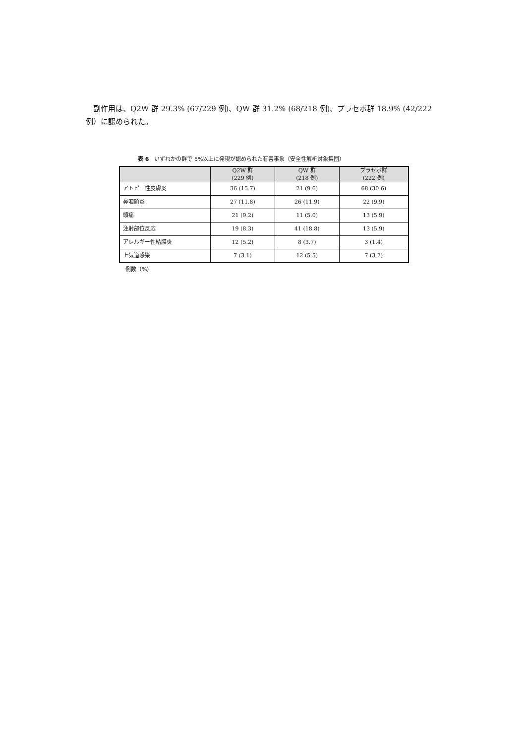副作用は、Q2W 群 29.3% (67/229 例)、QW 群 31.2% (68/218 例)、プラセボ群 18.9% (42/222 例）に認められた。
表 6　いずれかの群で 5%以上に発現が認められた有害事象（安全性解析対象集団）
| | Q2W 群 (229 例) | QW 群 (218 例) | プラセボ群 (222 例) |
| --- | --- | --- | --- |
| アトピー性皮膚炎 | 36 (15.7) | 21 (9.6) | 68 (30.6) |
| 鼻咽頭炎 | 27 (11.8) | 26 (11.9) | 22 (9.9) |
| 頭痛 | 21 (9.2) | 11 (5.0) | 13 (5.9) |
| 注射部位反応 | 19 (8.3) | 41 (18.8) | 13 (5.9) |
| アレルギー性結膜炎 | 12 (5.2) | 8 (3.7) | 3 (1.4) |
| 上気道感染 | 7 (3.1) | 12 (5.5) | 7 (3.2) |
例数（%）